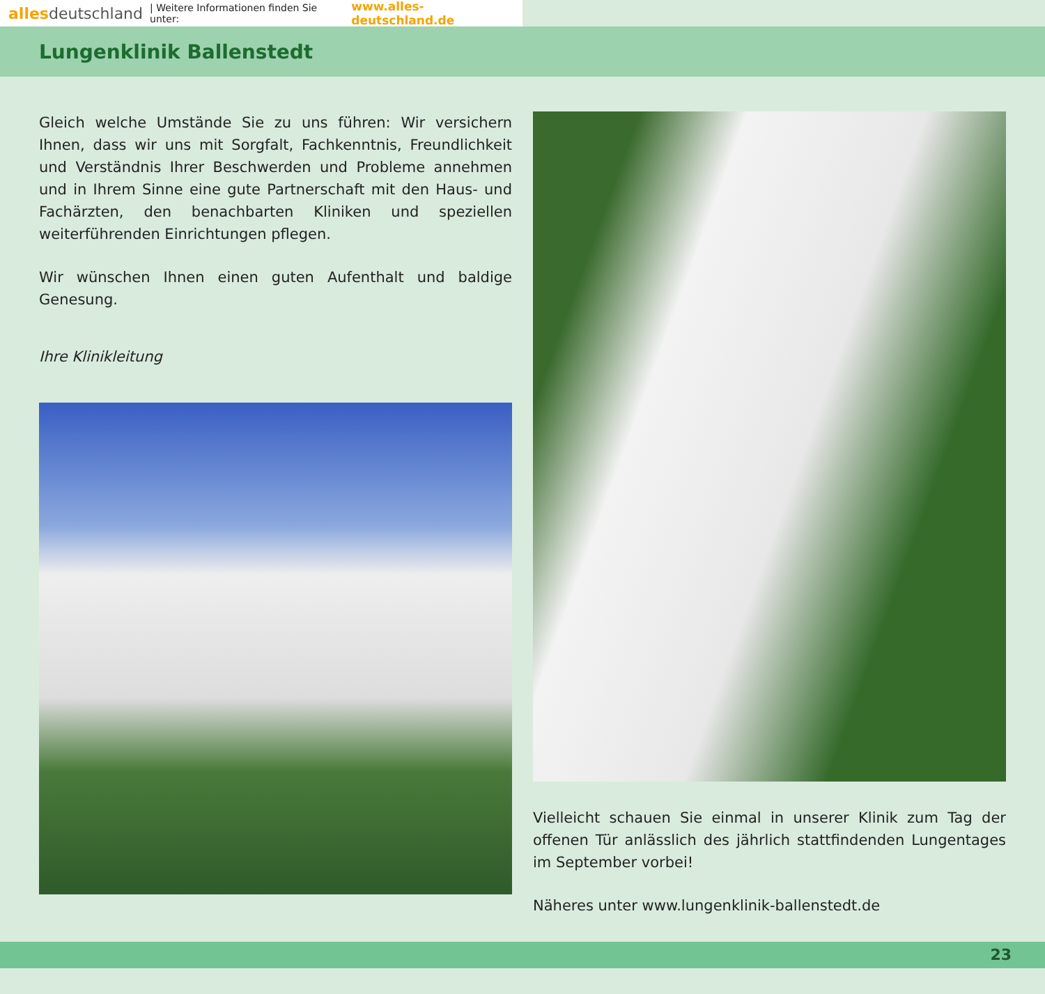alles deutschland | Weitere Informationen finden Sie unter: www.alles-deutschland.de
Lungenklinik Ballenstedt
Gleich welche Umstände Sie zu uns führen: Wir versichern Ihnen, dass wir uns mit Sorgfalt, Fachkenntnis, Freundlichkeit und Verständnis Ihrer Beschwerden und Probleme annehmen und in Ihrem Sinne eine gute Partnerschaft mit den Haus- und Fachärzten, den benachbarten Kliniken und speziellen weiterführenden Einrichtungen pflegen.
Wir wünschen Ihnen einen guten Aufenthalt und baldige Genesung.
Ihre Klinikleitung
Vielleicht schauen Sie einmal in unserer Klinik zum Tag der offenen Tür anlässlich des jährlich stattfindenden Lungentages im September vorbei!
Näheres unter www.lungenklinik-ballenstedt.de
23